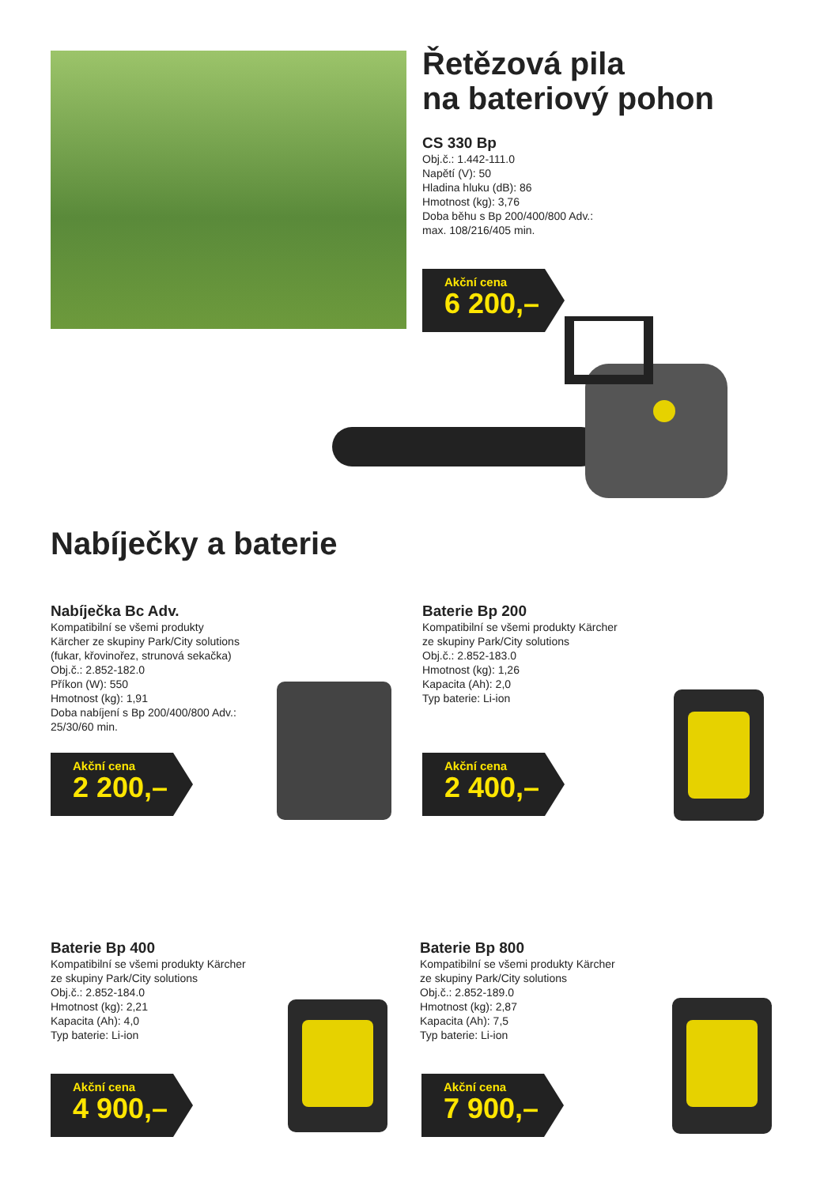Řetězová pila
na bateriový pohon
CS 330 Bp
Obj.č.: 1.442-111.0
Napětí (V): 50
Hladina hluku (dB): 86
Hmotnost (kg): 3,76
Doba běhu s Bp 200/400/800 Adv.:
max. 108/216/405 min.
Akční cena
6 200,–
Nabíječky a baterie
Nabíječka Bc Adv.
Kompatibilní se všemi produkty
Kärcher ze skupiny Park/City solutions
(fukar, křovinořez, strunová sekačka)
Obj.č.: 2.852-182.0
Příkon (W): 550
Hmotnost (kg): 1,91
Doba nabíjení s Bp 200/400/800 Adv.:
25/30/60 min.
Akční cena
2 200,–
Baterie Bp 200
Kompatibilní se všemi produkty Kärcher
ze skupiny Park/City solutions
Obj.č.: 2.852-183.0
Hmotnost (kg): 1,26
Kapacita (Ah): 2,0
Typ baterie: Li-ion
Akční cena
2 400,–
Baterie Bp 400
Kompatibilní se všemi produkty Kärcher
ze skupiny Park/City solutions
Obj.č.: 2.852-184.0
Hmotnost (kg): 2,21
Kapacita (Ah): 4,0
Typ baterie: Li-ion
Akční cena
4 900,–
Baterie Bp 800
Kompatibilní se všemi produkty Kärcher
ze skupiny Park/City solutions
Obj.č.: 2.852-189.0
Hmotnost (kg): 2,87
Kapacita (Ah): 7,5
Typ baterie: Li-ion
Akční cena
7 900,–